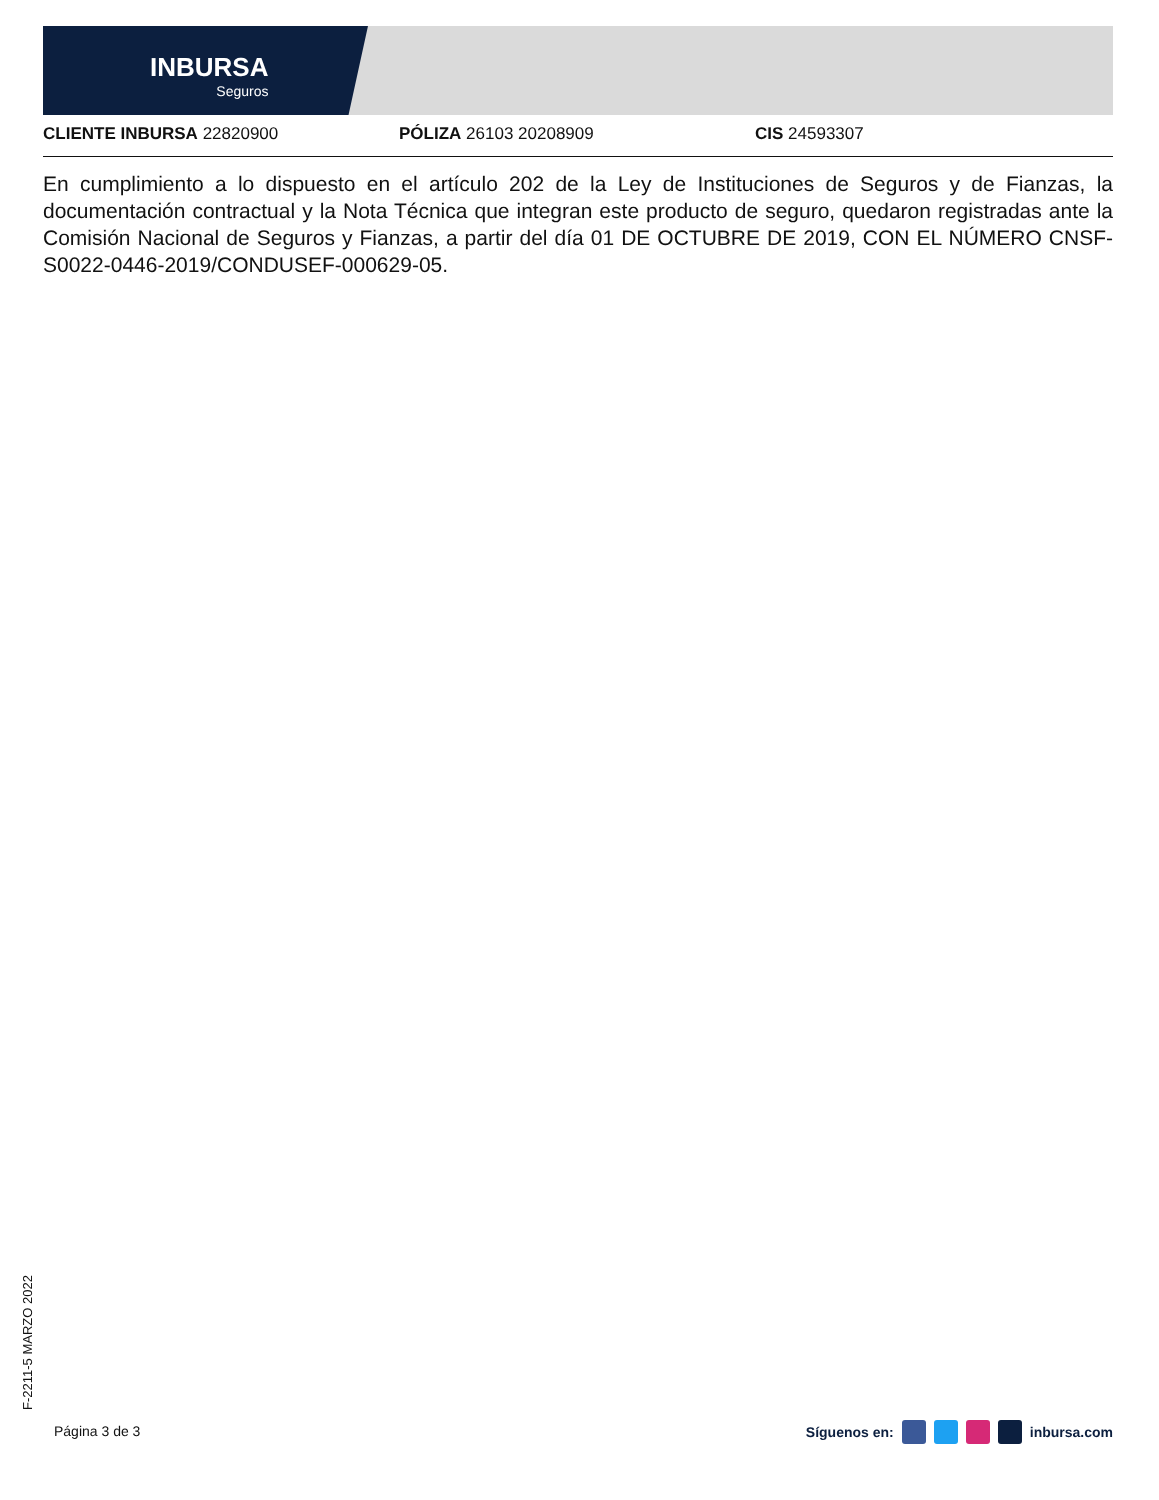INBURSA
Seguros
CLIENTE INBURSA 22820900 PÓLIZA 26103 20208909 CIS 24593307
En cumplimiento a lo dispuesto en el artículo 202 de la Ley de Instituciones de Seguros y de Fianzas, la documentación contractual y la Nota Técnica que integran este producto de seguro, quedaron registradas ante la Comisión Nacional de Seguros y Fianzas, a partir del día 01 DE OCTUBRE DE 2019, CON EL NÚMERO CNSF-S0022-0446-2019/CONDUSEF-000629-05.
F-2211-5 MARZO 2022
Página 3 de 3 Síguenos en: inbursa.com